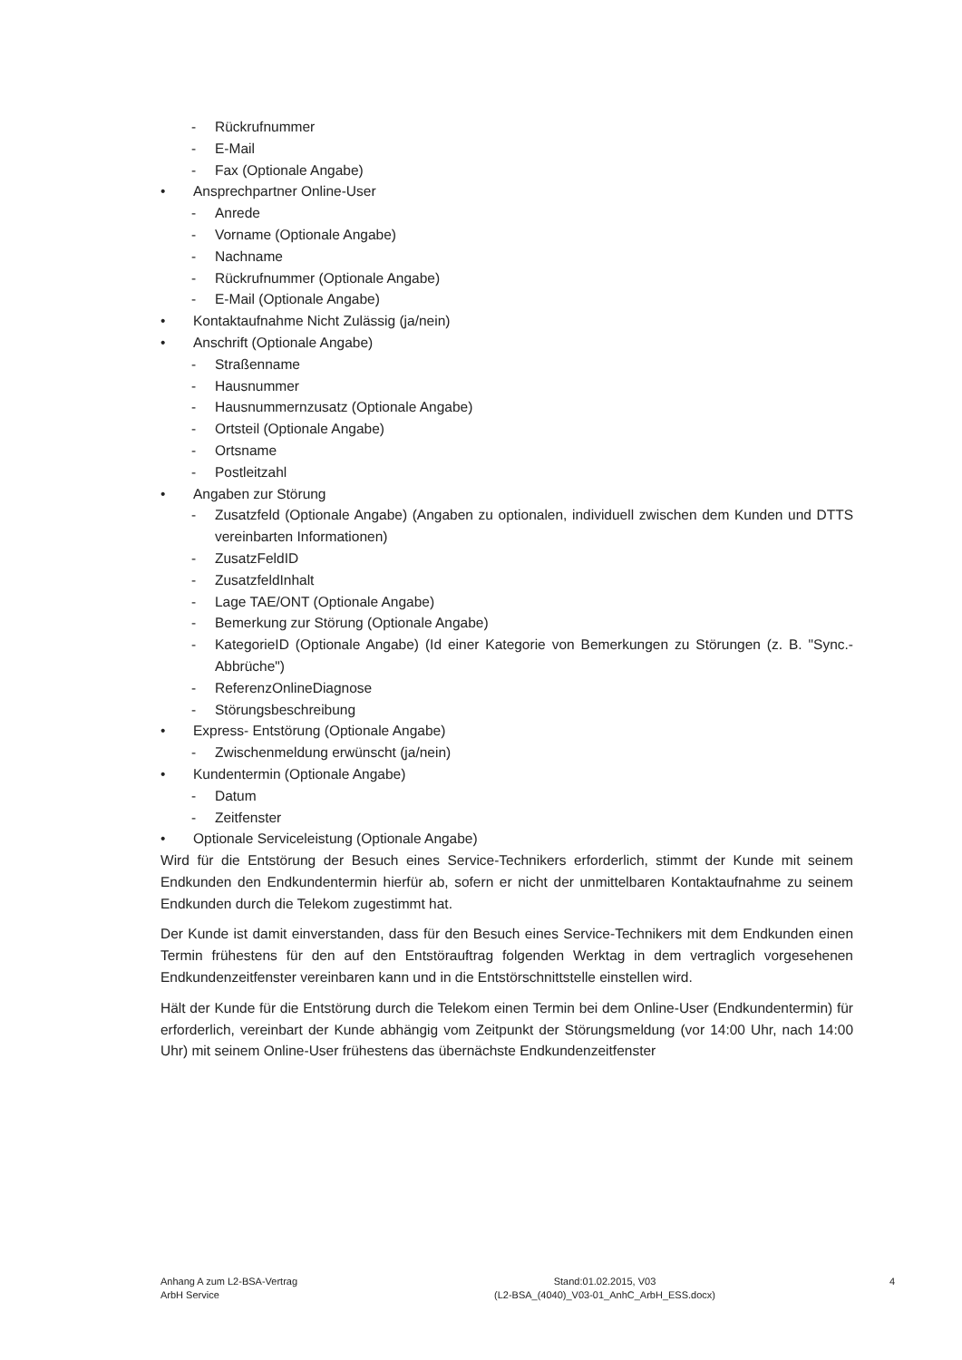- Rückrufnummer
- E-Mail
- Fax (Optionale Angabe)
• Ansprechpartner Online-User
- Anrede
- Vorname (Optionale Angabe)
- Nachname
- Rückrufnummer (Optionale Angabe)
- E-Mail (Optionale Angabe)
• Kontaktaufnahme Nicht Zulässig (ja/nein)
• Anschrift (Optionale Angabe)
- Straßenname
- Hausnummer
- Hausnummernzusatz (Optionale Angabe)
- Ortsteil (Optionale Angabe)
- Ortsname
- Postleitzahl
• Angaben zur Störung
- Zusatzfeld (Optionale Angabe) (Angaben zu optionalen, individuell zwischen dem Kunden und DTTS vereinbarten Informationen)
- ZusatzFeldID
- ZusatzfeldInhalt
- Lage TAE/ONT (Optionale Angabe)
- Bemerkung zur Störung (Optionale Angabe)
- KategorieID (Optionale Angabe) (Id einer Kategorie von Bemerkungen zu Störungen (z. B. "Sync.-Abbrüche")
- ReferenzOnlineDiagnose
- Störungsbeschreibung
• Express- Entstörung (Optionale Angabe)
- Zwischenmeldung erwünscht (ja/nein)
• Kundentermin (Optionale Angabe)
- Datum
- Zeitfenster
• Optionale Serviceleistung (Optionale Angabe)
Wird für die Entstörung der Besuch eines Service-Technikers erforderlich, stimmt der Kunde mit seinem Endkunden den Endkundentermin hierfür ab, sofern er nicht der unmittelbaren Kontaktaufnahme zu seinem Endkunden durch die Telekom zugestimmt hat.
Der Kunde ist damit einverstanden, dass für den Besuch eines Service-Technikers mit dem Endkunden einen Termin frühestens für den auf den Entstörauftrag folgenden Werktag in dem vertraglich vorgesehenen Endkundenzeitfenster vereinbaren kann und in die Entstörschnittstelle einstellen wird.
Hält der Kunde für die Entstörung durch die Telekom einen Termin bei dem Online-User (Endkundentermin) für erforderlich, vereinbart der Kunde abhängig vom Zeitpunkt der Störungsmeldung (vor 14:00 Uhr, nach 14:00 Uhr) mit seinem Online-User frühestens das übernächste Endkundenzeitfenster
Anhang A zum L2-BSA-Vertrag
ArbH Service
Stand:01.02.2015, V03
(L2-BSA_(4040)_V03-01_AnhC_ArbH_ESS.docx)
4